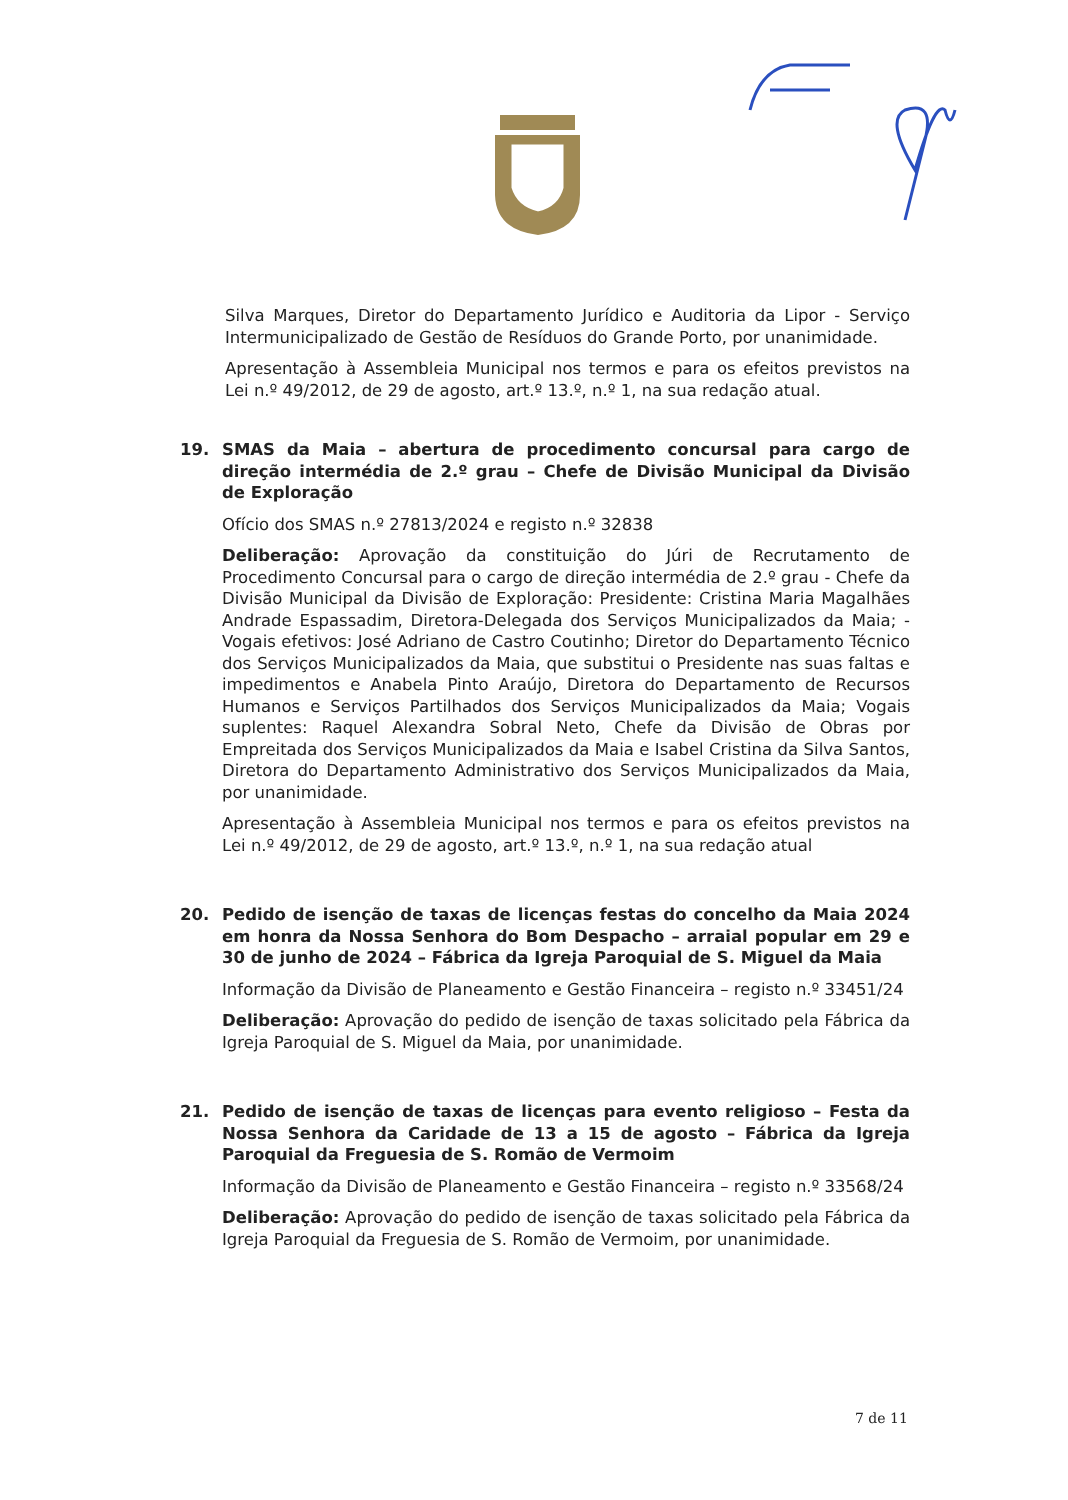Silva Marques, Diretor do Departamento Jurídico e Auditoria da Lipor - Serviço Intermunicipalizado de Gestão de Resíduos do Grande Porto, por unanimidade.
Apresentação à Assembleia Municipal nos termos e para os efeitos previstos na Lei n.º 49/2012, de 29 de agosto, art.º 13.º, n.º 1, na sua redação atual.
19. SMAS da Maia – abertura de procedimento concursal para cargo de direção intermédia de 2.º grau – Chefe de Divisão Municipal da Divisão de Exploração
Ofício dos SMAS n.º 27813/2024 e registo n.º 32838
Deliberação: Aprovação da constituição do Júri de Recrutamento de Procedimento Concursal para o cargo de direção intermédia de 2.º grau - Chefe da Divisão Municipal da Divisão de Exploração: Presidente: Cristina Maria Magalhães Andrade Espassadim, Diretora-Delegada dos Serviços Municipalizados da Maia; - Vogais efetivos: José Adriano de Castro Coutinho; Diretor do Departamento Técnico dos Serviços Municipalizados da Maia, que substitui o Presidente nas suas faltas e impedimentos e Anabela Pinto Araújo, Diretora do Departamento de Recursos Humanos e Serviços Partilhados dos Serviços Municipalizados da Maia; Vogais suplentes: Raquel Alexandra Sobral Neto, Chefe da Divisão de Obras por Empreitada dos Serviços Municipalizados da Maia e Isabel Cristina da Silva Santos, Diretora do Departamento Administrativo dos Serviços Municipalizados da Maia, por unanimidade.
Apresentação à Assembleia Municipal nos termos e para os efeitos previstos na Lei n.º 49/2012, de 29 de agosto, art.º 13.º, n.º 1, na sua redação atual
20. Pedido de isenção de taxas de licenças festas do concelho da Maia 2024 em honra da Nossa Senhora do Bom Despacho – arraial popular em 29 e 30 de junho de 2024 – Fábrica da Igreja Paroquial de S. Miguel da Maia
Informação da Divisão de Planeamento e Gestão Financeira – registo n.º 33451/24
Deliberação: Aprovação do pedido de isenção de taxas solicitado pela Fábrica da Igreja Paroquial de S. Miguel da Maia, por unanimidade.
21. Pedido de isenção de taxas de licenças para evento religioso – Festa da Nossa Senhora da Caridade de 13 a 15 de agosto – Fábrica da Igreja Paroquial da Freguesia de S. Romão de Vermoim
Informação da Divisão de Planeamento e Gestão Financeira – registo n.º 33568/24
Deliberação: Aprovação do pedido de isenção de taxas solicitado pela Fábrica da Igreja Paroquial da Freguesia de S. Romão de Vermoim, por unanimidade.
7 de 11